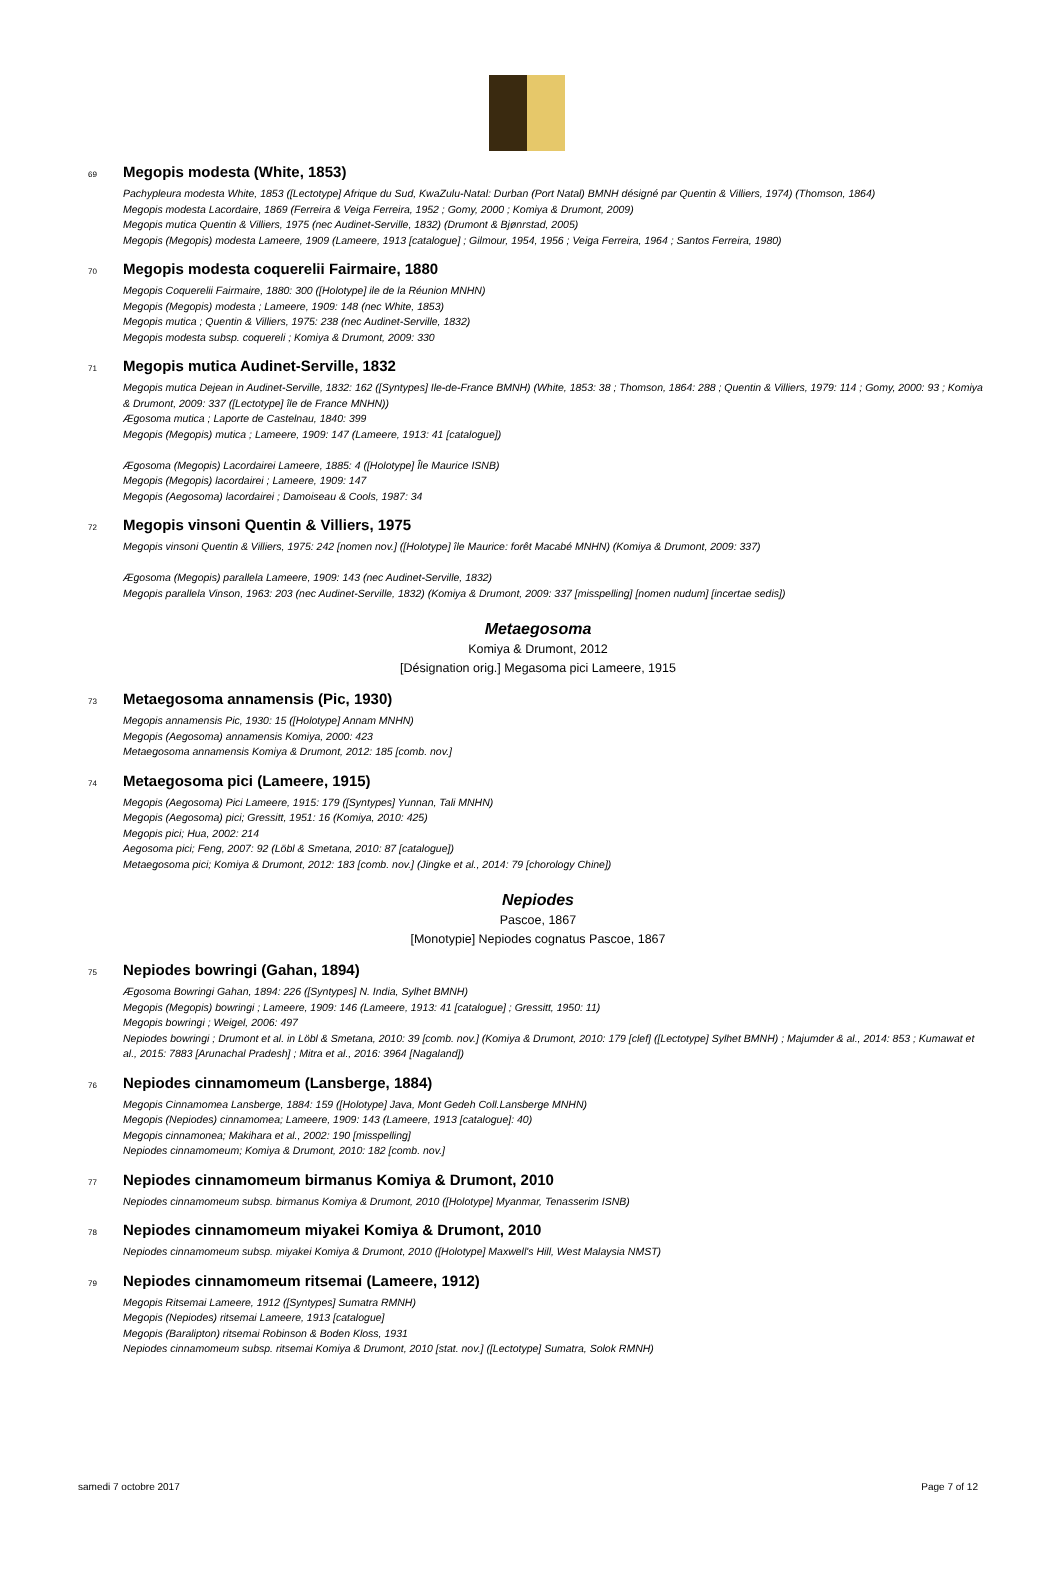69 Megopis modesta (White, 1853)
Pachypleura modesta White, 1853 ([Lectotype] Afrique du Sud, KwaZulu-Natal: Durban (Port Natal) BMNH désigné par Quentin & Villiers, 1974) (Thomson, 1864)
Megopis modesta Lacordaire, 1869 (Ferreira & Veiga Ferreira, 1952 ; Gomy, 2000 ; Komiya & Drumont, 2009)
Megopis mutica Quentin & Villiers, 1975 (nec Audinet-Serville, 1832) (Drumont & Bjønrstad, 2005)
Megopis (Megopis) modesta Lameere, 1909 (Lameere, 1913 [catalogue] ; Gilmour, 1954, 1956 ; Veiga Ferreira, 1964 ; Santos Ferreira, 1980)
70 Megopis modesta coquerelii Fairmaire, 1880
Megopis Coquerelii Fairmaire, 1880: 300 ([Holotype] ile de la Réunion MNHN)
Megopis (Megopis) modesta ; Lameere, 1909: 148 (nec White, 1853)
Megopis mutica ; Quentin & Villiers, 1975: 238 (nec Audinet-Serville, 1832)
Megopis modesta subsp. coquereli ; Komiya & Drumont, 2009: 330
71 Megopis mutica Audinet-Serville, 1832
Megopis mutica Dejean in Audinet-Serville, 1832: 162 ([Syntypes] Ile-de-France BMNH) (White, 1853: 38 ; Thomson, 1864: 288 ; Quentin & Villiers, 1979: 114 ; Gomy, 2000: 93 ; Komiya & Drumont, 2009: 337 ([Lectotype] île de France MNHN))
Ægosoma mutica ; Laporte de Castelnau, 1840: 399
Megopis (Megopis) mutica ; Lameere, 1909: 147 (Lameere, 1913: 41 [catalogue])
Ægosoma (Megopis) Lacordairei Lameere, 1885: 4 ([Holotype] Île Maurice ISNB)
Megopis (Megopis) lacordairei ; Lameere, 1909: 147
Megopis (Aegosoma) lacordairei ; Damoiseau & Cools, 1987: 34
72 Megopis vinsoni Quentin & Villiers, 1975
Megopis vinsoni Quentin & Villiers, 1975: 242 [nomen nov.] ([Holotype] île Maurice: forêt Macabé MNHN) (Komiya & Drumont, 2009: 337)
Ægosoma (Megopis) parallela Lameere, 1909: 143 (nec Audinet-Serville, 1832)
Megopis parallela Vinson, 1963: 203 (nec Audinet-Serville, 1832) (Komiya & Drumont, 2009: 337 [misspelling] [nomen nudum] [incertae sedis])
Metaegosoma
Komiya & Drumont, 2012
[Désignation orig.] Megasoma pici Lameere, 1915
73 Metaegosoma annamensis (Pic, 1930)
Megopis annamensis Pic, 1930: 15 ([Holotype] Annam MNHN)
Megopis (Aegosoma) annamensis Komiya, 2000: 423
Metaegosoma annamensis Komiya & Drumont, 2012: 185 [comb. nov.]
74 Metaegosoma pici (Lameere, 1915)
Megopis (Aegosoma) Pici Lameere, 1915: 179 ([Syntypes] Yunnan, Tali MNHN)
Megopis (Aegosoma) pici; Gressitt, 1951: 16 (Komiya, 2010: 425)
Megopis pici; Hua, 2002: 214
Aegosoma pici; Feng, 2007: 92 (Löbl & Smetana, 2010: 87 [catalogue])
Metaegosoma pici; Komiya & Drumont, 2012: 183 [comb. nov.] (Jingke et al., 2014: 79 [chorology Chine])
Nepiodes
Pascoe, 1867
[Monotypie] Nepiodes cognatus Pascoe, 1867
75 Nepiodes bowringi (Gahan, 1894)
Ægosoma Bowringi Gahan, 1894: 226 ([Syntypes] N. India, Sylhet BMNH)
Megopis (Megopis) bowringi ; Lameere, 1909: 146 (Lameere, 1913: 41 [catalogue] ; Gressitt, 1950: 11)
Megopis bowringi ; Weigel, 2006: 497
Nepiodes bowringi ; Drumont et al. in Löbl & Smetana, 2010: 39 [comb. nov.] (Komiya & Drumont, 2010: 179 [clef] ([Lectotype] Sylhet BMNH) ; Majumder & al., 2014: 853 ; Kumawat et al., 2015: 7883 [Arunachal Pradesh] ; Mitra et al., 2016: 3964 [Nagaland])
76 Nepiodes cinnamomeum (Lansberge, 1884)
Megopis Cinnamomea Lansberge, 1884: 159 ([Holotype] Java, Mont Gedeh Coll.Lansberge MNHN)
Megopis (Nepiodes) cinnamomea; Lameere, 1909: 143 (Lameere, 1913 [catalogue]: 40)
Megopis cinnamonea; Makihara et al., 2002: 190 [misspelling]
Nepiodes cinnamomeum; Komiya & Drumont, 2010: 182 [comb. nov.]
77 Nepiodes cinnamomeum birmanus Komiya & Drumont, 2010
Nepiodes cinnamomeum subsp. birmanus Komiya & Drumont, 2010 ([Holotype] Myanmar, Tenasserim ISNB)
78 Nepiodes cinnamomeum miyakei Komiya & Drumont, 2010
Nepiodes cinnamomeum subsp. miyakei Komiya & Drumont, 2010 ([Holotype] Maxwell's Hill, West Malaysia NMST)
79 Nepiodes cinnamomeum ritsemai (Lameere, 1912)
Megopis Ritsemai Lameere, 1912 ([Syntypes] Sumatra RMNH)
Megopis (Nepiodes) ritsemai Lameere, 1913 [catalogue]
Megopis (Baralipton) ritsemai Robinson & Boden Kloss, 1931
Nepiodes cinnamomeum subsp. ritsemai Komiya & Drumont, 2010 [stat. nov.] ([Lectotype] Sumatra, Solok RMNH)
samedi 7 octobre 2017 Page 7 of 12